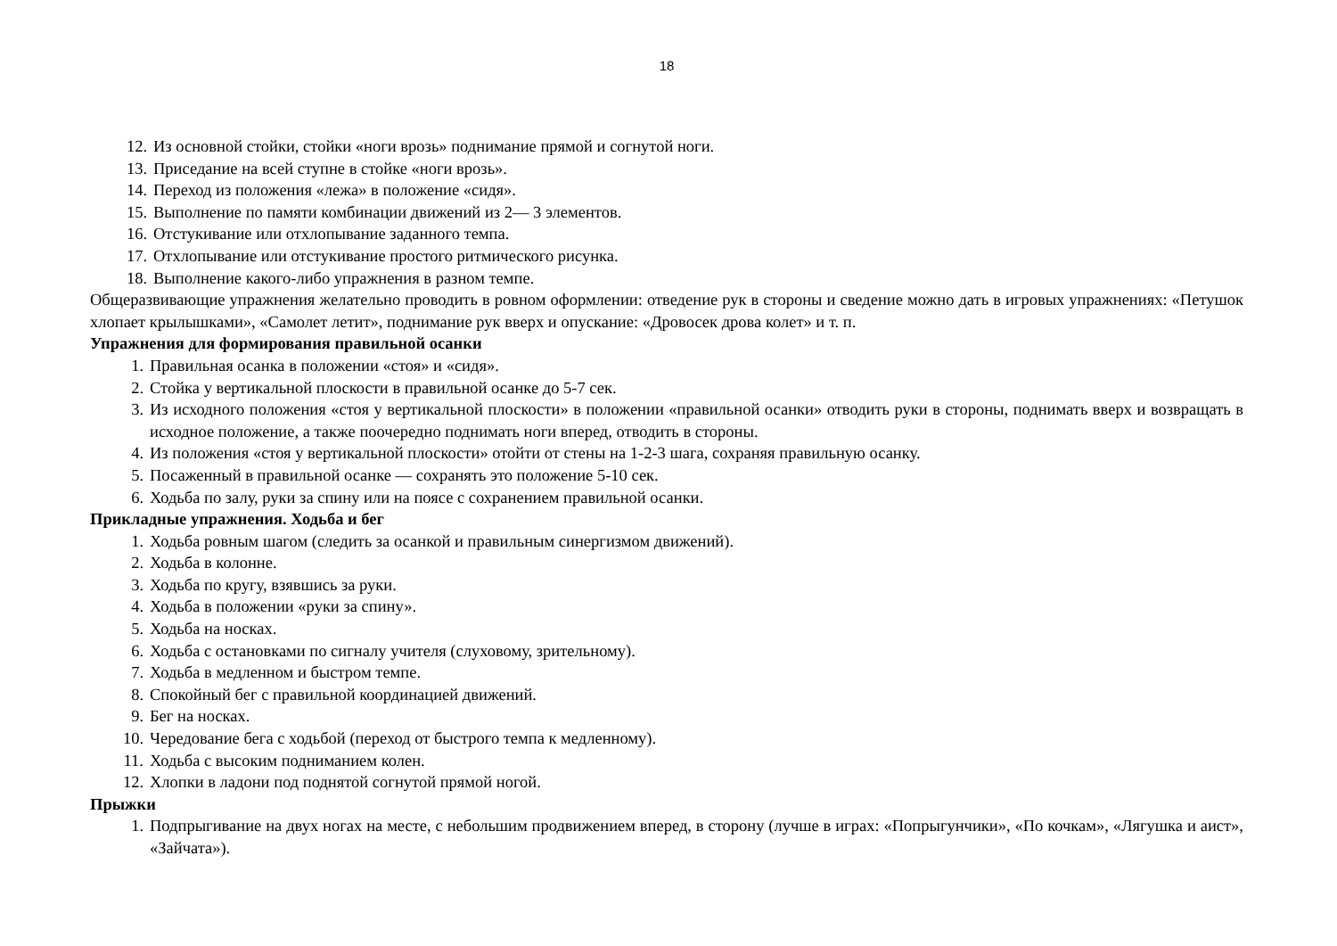18
12. Из основной стойки, стойки «ноги врозь» поднимание прямой и согнутой ноги.
13. Приседание на всей ступне в стойке «ноги врозь».
14. Переход из положения «лежа» в положение «сидя».
15. Выполнение по памяти комбинации движений из 2— 3 элементов.
16. Отстукивание или отхлопывание заданного темпа.
17. Отхлопывание или отстукивание простого ритмического рисунка.
18. Выполнение какого-либо упражнения в разном темпе.
Общеразвивающие упражнения желательно проводить в ровном оформлении: отведение рук в стороны и сведение можно дать в игровых упражнениях: «Петушок хлопает крылышками», «Самолет летит», поднимание рук вверх и опускание: «Дровосек дрова колет» и т. п.
Упражнения для формирования правильной осанки
1. Правильная осанка в положении «стоя» и «сидя».
2. Стойка у вертикальной плоскости в правильной осанке до 5-7 сек.
3. Из исходного положения «стоя у вертикальной плоскости» в положении «правильной осанки» отводить руки в стороны, поднимать вверх и возвращать в исходное положение, а также поочередно поднимать ноги вперед, отводить в стороны.
4. Из положения «стоя у вертикальной плоскости» отойти от стены на 1-2-3 шага, сохраняя правильную осанку.
5. Посаженный в правильной осанке — сохранять это положение 5-10 сек.
6. Ходьба по залу, руки за спину или на поясе с сохранением правильной осанки.
Прикладные упражнения. Ходьба и бег
1. Ходьба ровным шагом (следить за осанкой и правильным синергизмом движений).
2. Ходьба в колонне.
3. Ходьба по кругу, взявшись за руки.
4. Ходьба в положении «руки за спину».
5. Ходьба на носках.
6. Ходьба с остановками по сигналу учителя (слуховому, зрительному).
7. Ходьба в медленном и быстром темпе.
8. Спокойный бег с правильной координацией движений.
9. Бег на носках.
10. Чередование бега с ходьбой (переход от быстрого темпа к медленному).
11. Ходьба с высоким подниманием колен.
12. Хлопки в ладони под поднятой согнутой прямой ногой.
Прыжки
1. Подпрыгивание на двух ногах на месте, с небольшим продвижением вперед, в сторону (лучше в играх: «Попрыгунчики», «По кочкам», «Лягушка и аист», «Зайчата»).